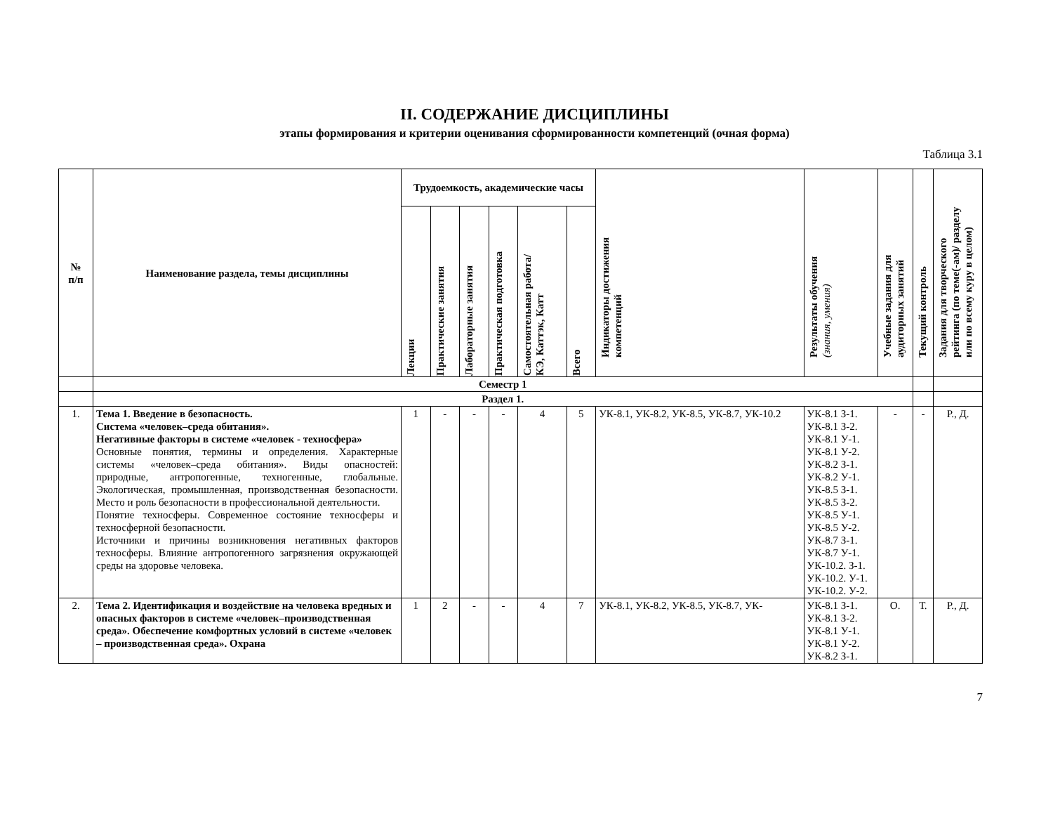II. СОДЕРЖАНИЕ ДИСЦИПЛИНЫ
этапы формирования и критерии оценивания сформированности компетенций (очная форма)
Таблица 3.1
| № п/п | Наименование раздела, темы дисциплины | Трудоемкость, академические часы | | | | | | Индикаторы достижения компетенций | Результаты обучения (знания, умения) | Учебные задания для аудиторных занятий | Текущий контроль | Задания для творческого рейтинга (по теме(-ам)/ разделу или по всему куру в целом) |
| --- | --- | --- | --- | --- | --- | --- | --- | --- | --- | --- | --- | --- |
| | | Лекции | Практические занятия | Лабораторные занятия | Практическая подготовка | Самостоятельная работа/ КЭ, Каттэк, Катт | Всего | | | | | |
| | Семестр 1 | | | | | | | | | | | |
| | Раздел 1. | | | | | | | | | | | |
| 1. | Тема 1. Введение в безопасность. Система «человек–среда обитания». Негативные факторы в системе «человек - техносфера» Основные понятия, термины и определения. Характерные системы «человек–среда обитания». Виды опасностей: природные, антропогенные, техногенные, глобальные. Экологическая, промышленная, производственная безопасности. Место и роль безопасности в профессиональной деятельности. Понятие техносферы. Современное состояние техносферы и техносферной безопасности. Источники и причины возникновения негативных факторов техносферы. Влияние антропогенного загрязнения окружающей среды на здоровье человека. | 1 | - | - | - | 4 | 5 | УК-8.1, УК-8.2, УК-8.5, УК-8.7, УК-10.2 | УК-8.1 З-1. УК-8.1 З-2. УК-8.1 У-1. УК-8.1 У-2. УК-8.2 З-1. УК-8.2 У-1. УК-8.5 З-1. УК-8.5 З-2. УК-8.5 У-1. УК-8.5 У-2. УК-8.7 З-1. УК-8.7 У-1. УК-10.2. З-1. УК-10.2. У-1. УК-10.2. У-2. | - | - | Р., Д. |
| 2. | Тема 2. Идентификация и воздействие на человека вредных и опасных факторов в системе «человек–производственная среда». Обеспечение комфортных условий в системе «человек – производственная среда». Охрана | 1 | 2 | - | - | 4 | 7 | УК-8.1, УК-8.2, УК-8.5, УК-8.7, УК- | УК-8.1 З-1. УК-8.1 З-2. УК-8.1 У-1. УК-8.1 У-2. УК-8.2 З-1. | О. | Т. | Р., Д. |
7